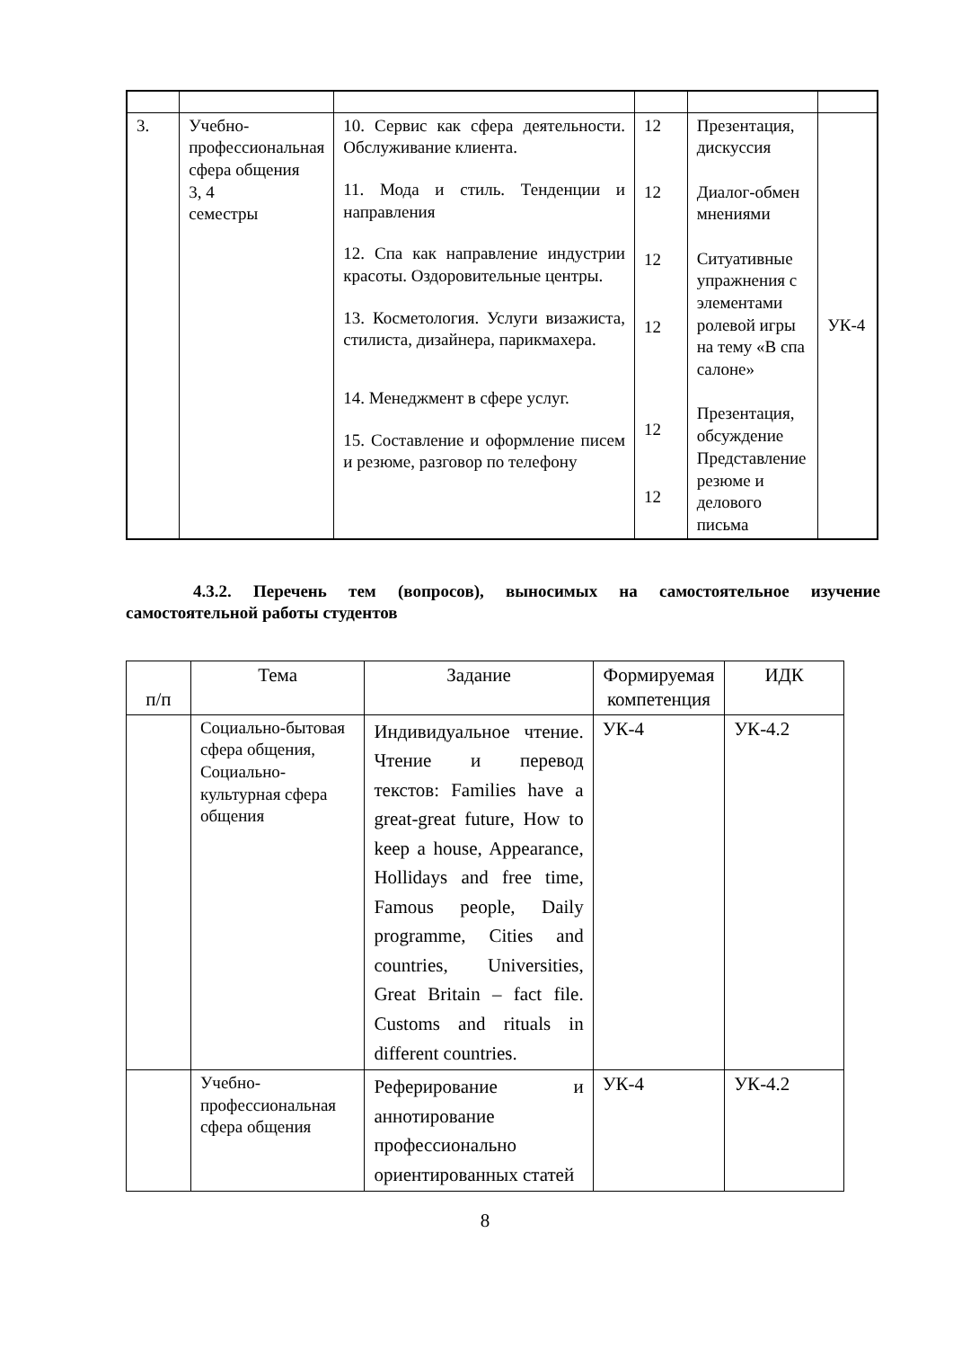| 3. | Учебно-профессиональная сфера общения 3, 4 семестры | 10. Сервис как сфера деятельности. Обслуживание клиента. 11. Мода и стиль. Тенденции и направления 12. Спа как направление индустрии красоты. Оздоровительные центры. 13. Косметология. Услуги визажиста, стилиста, дизайнера, парикмахера. 14. Менеджмент в сфере услуг. 15. Составление и оформление писем и резюме, разговор по телефону | 12 12 12 12 12 12 | Презентация, дискуссия Диалог-обмен мнениями Ситуативные упражнения с элементами ролевой игры на тему «В спа салоне» Презентация, обсуждение Представление резюме и делового письма | УК-4 |
4.3.2. Перечень тем (вопросов), выносимых на самостоятельное изучение самостоятельной работы студентов
| п/п | Тема | Задание | Формируемая компетенция | ИДК |
| --- | --- | --- | --- | --- |
| | Социально-бытовая сфера общения, Социально-культурная сфера общения | Индивидуальное чтение. Чтение и перевод текстов: Families have a great-great future, How to keep a house, Appearance, Hollidays and free time, Famous people, Daily programme, Cities and countries, Universities, Great Britain – fact file. Customs and rituals in different countries. | УК-4 | УК-4.2 |
| | Учебно-профессиональная сфера общения | Реферирование и аннотирование профессионально ориентированных статей | УК-4 | УК-4.2 |
8